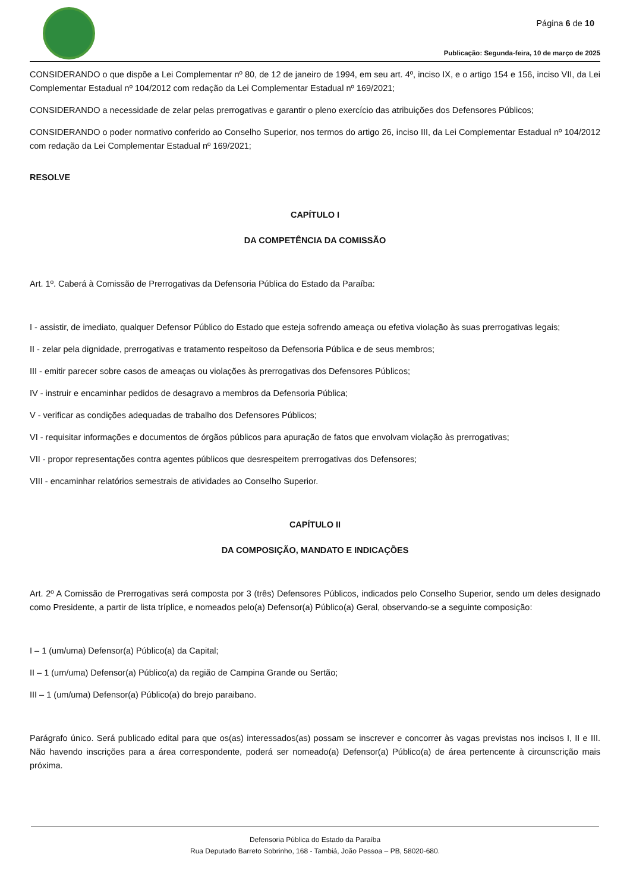Página 6 de 10
Publicação: Segunda-feira, 10 de março de 2025
CONSIDERANDO o que dispõe a Lei Complementar nº 80, de 12 de janeiro de 1994, em seu art. 4º, inciso IX, e o artigo 154 e 156, inciso VII, da Lei Complementar Estadual nº 104/2012 com redação da Lei Complementar Estadual nº 169/2021;
CONSIDERANDO a necessidade de zelar pelas prerrogativas e garantir o pleno exercício das atribuições dos Defensores Públicos;
CONSIDERANDO o poder normativo conferido ao Conselho Superior, nos termos do artigo 26, inciso III, da Lei Complementar Estadual nº 104/2012 com redação da Lei Complementar Estadual nº 169/2021;
RESOLVE
CAPÍTULO I
DA COMPETÊNCIA DA COMISSÃO
Art. 1º. Caberá à Comissão de Prerrogativas da Defensoria Pública do Estado da Paraíba:
I - assistir, de imediato, qualquer Defensor Público do Estado que esteja sofrendo ameaça ou efetiva violação às suas prerrogativas legais;
II - zelar pela dignidade, prerrogativas e tratamento respeitoso da Defensoria Pública e de seus membros;
III - emitir parecer sobre casos de ameaças ou violações às prerrogativas dos Defensores Públicos;
IV - instruir e encaminhar pedidos de desagravo a membros da Defensoria Pública;
V - verificar as condições adequadas de trabalho dos Defensores Públicos;
VI - requisitar informações e documentos de órgãos públicos para apuração de fatos que envolvam violação às prerrogativas;
VII - propor representações contra agentes públicos que desrespeitem prerrogativas dos Defensores;
VIII - encaminhar relatórios semestrais de atividades ao Conselho Superior.
CAPÍTULO II
DA COMPOSIÇÃO, MANDATO E INDICAÇÕES
Art. 2º A Comissão de Prerrogativas será composta por 3 (três) Defensores Públicos, indicados pelo Conselho Superior, sendo um deles designado como Presidente, a partir de lista tríplice, e nomeados pelo(a) Defensor(a) Público(a) Geral, observando-se a seguinte composição:
I – 1 (um/uma) Defensor(a) Público(a) da Capital;
II – 1 (um/uma) Defensor(a) Público(a) da região de Campina Grande ou Sertão;
III – 1 (um/uma) Defensor(a) Público(a) do brejo paraibano.
Parágrafo único. Será publicado edital para que os(as) interessados(as) possam se inscrever e concorrer às vagas previstas nos incisos I, II e III. Não havendo inscrições para a área correspondente, poderá ser nomeado(a) Defensor(a) Público(a) de área pertencente à circunscrição mais próxima.
Defensoria Pública do Estado da Paraíba
Rua Deputado Barreto Sobrinho, 168 - Tambiá, João Pessoa – PB, 58020-680.